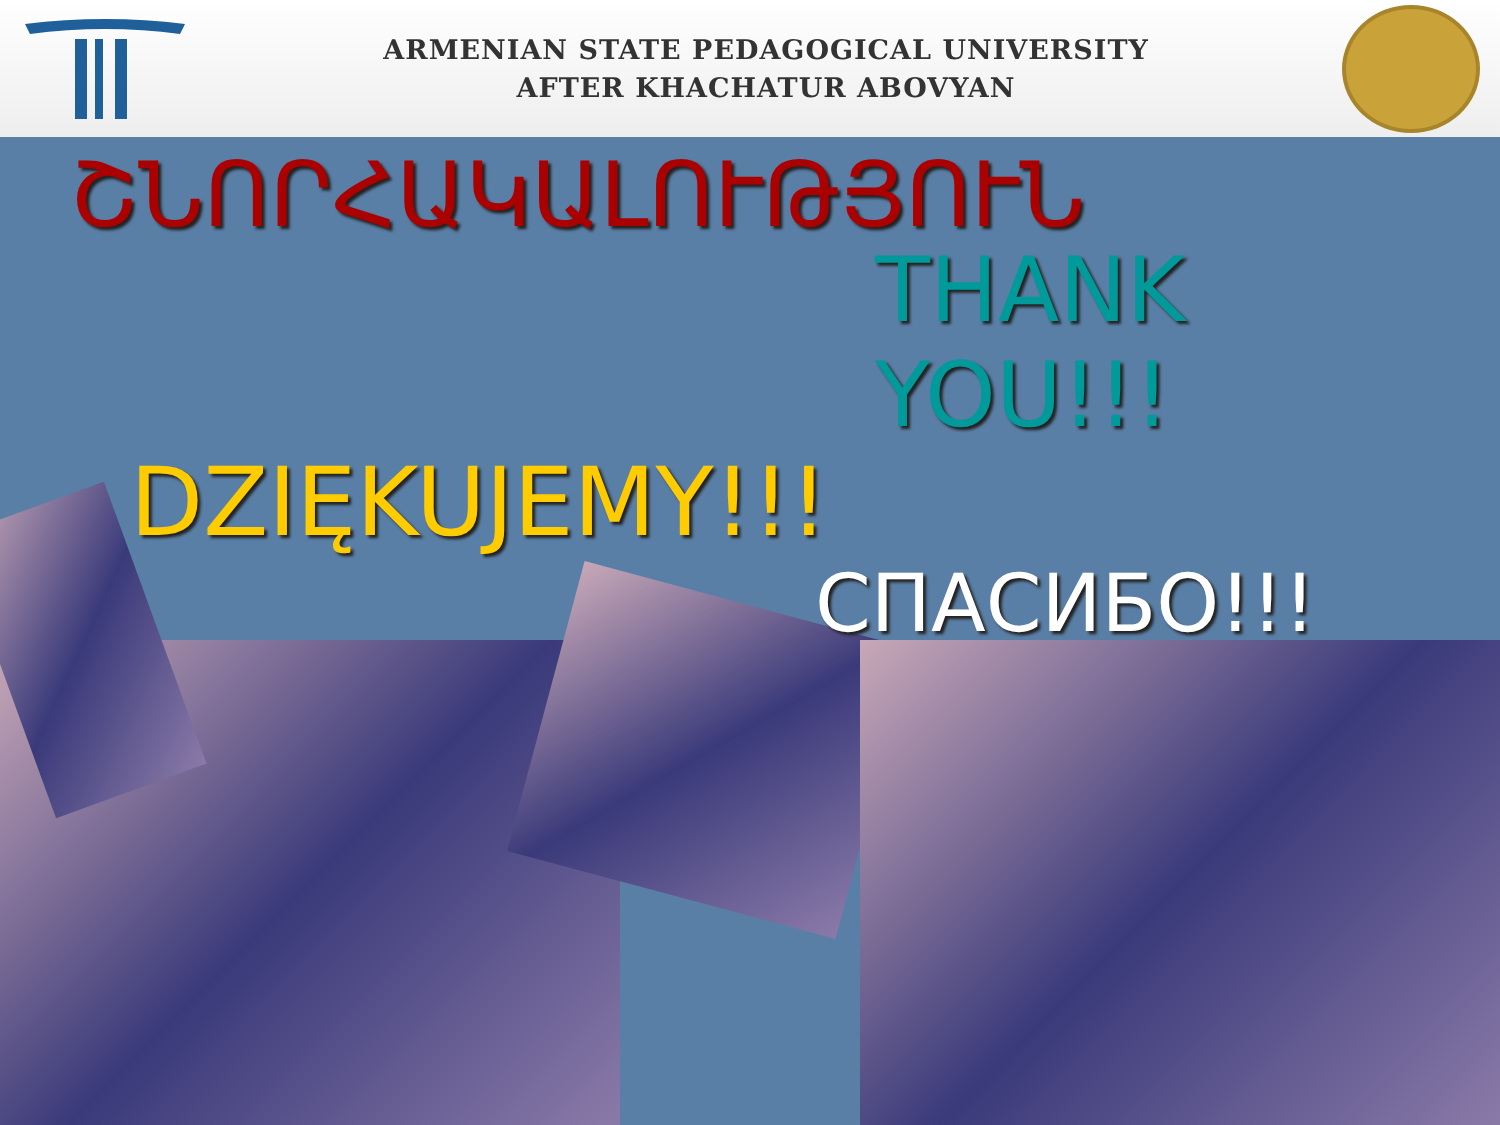ARMENIAN STATE PEDAGOGICAL UNIVERSITY
AFTER KHACHATUR ABOVYAN
ՇՆՈՐՀԱԿԱԼՈՒԹՅՈՒՆ
THANK YOU!!!
DZIĘKUJEMY!!!
СПАСИБО!!!